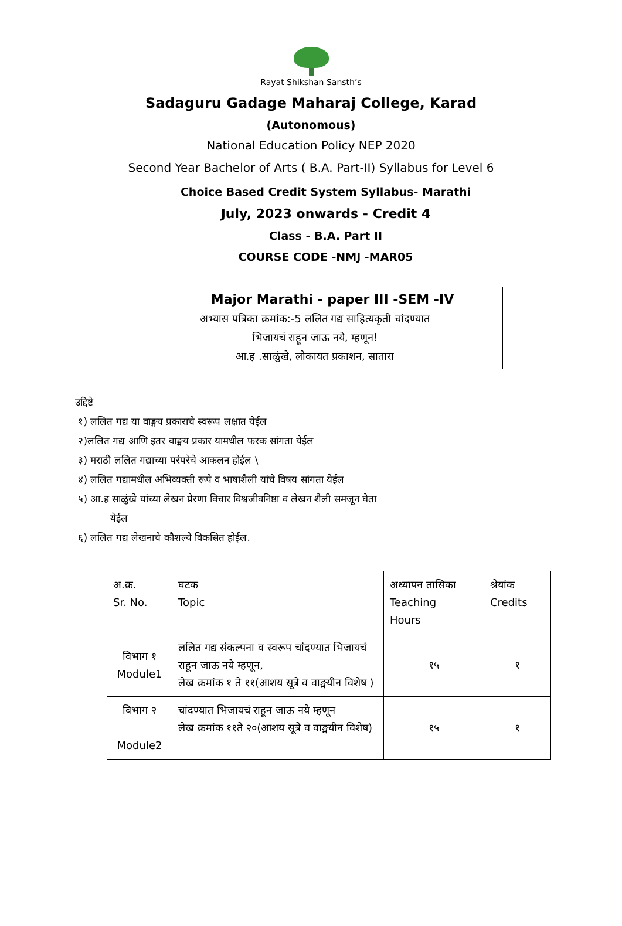Rayat Shikshan Sansth’s
Sadaguru Gadage Maharaj College, Karad
(Autonomous)
National Education Policy NEP 2020
Second Year Bachelor of Arts ( B.A. Part-II) Syllabus for Level 6
Choice Based Credit System Syllabus- Marathi
July, 2023 onwards - Credit 4
Class - B.A. Part II
COURSE CODE -NMJ -MAR05
Major Marathi - paper III -SEM -IV
अभ्यास पत्रिका क्रमांक:-5 ललित गद्य साहित्यकृती चांदण्यात
भिजायचं राहून जाऊ नये, म्हणून!
आ.ह .साळुंखे, लोकायत प्रकाशन, सातारा
उद्दिष्टे
१) ललित गद्य या वाङ्मय प्रकाराचे स्वरूप लक्षात येईल
२)ललित गद्य आणि इतर वाङ्मय प्रकार यामधील फरक सांगता येईल
३) मराठी ललित गद्याच्या परंपरेचे आकलन होईल \
४) ललित गद्यामधील अभिव्यक्ती रूपे व भाषाशैली यांचे विषय सांगता येईल
५) आ.ह साळुंखे यांच्या लेखन प्रेरणा विचार विश्वजीवनिष्ठा व लेखन शैली समजून घेता
येईल
६) ललित गद्य लेखनाचे कौशल्ये विकसित होईल.
| अ.क्र. Sr. No. | घटक Topic | अध्यापन तासिका Teaching Hours | श्रेयांक Credits |
| विभाग १ Module1 | ललित गद्य संकल्पना व स्वरूप चांदण्यात भिजायचं राहून जाऊ नये म्हणून, लेख क्रमांक १ ते ११(आशय सूत्रे व वाङ्मयीन विशेष ) | १५ | १ |
| विभाग २ Module2 | चांदण्यात भिजायचं राहून जाऊ नये म्हणून लेख क्रमांक ११ते २०(आशय सूत्रे व वाङ्मयीन विशेष) | १५ | १ |